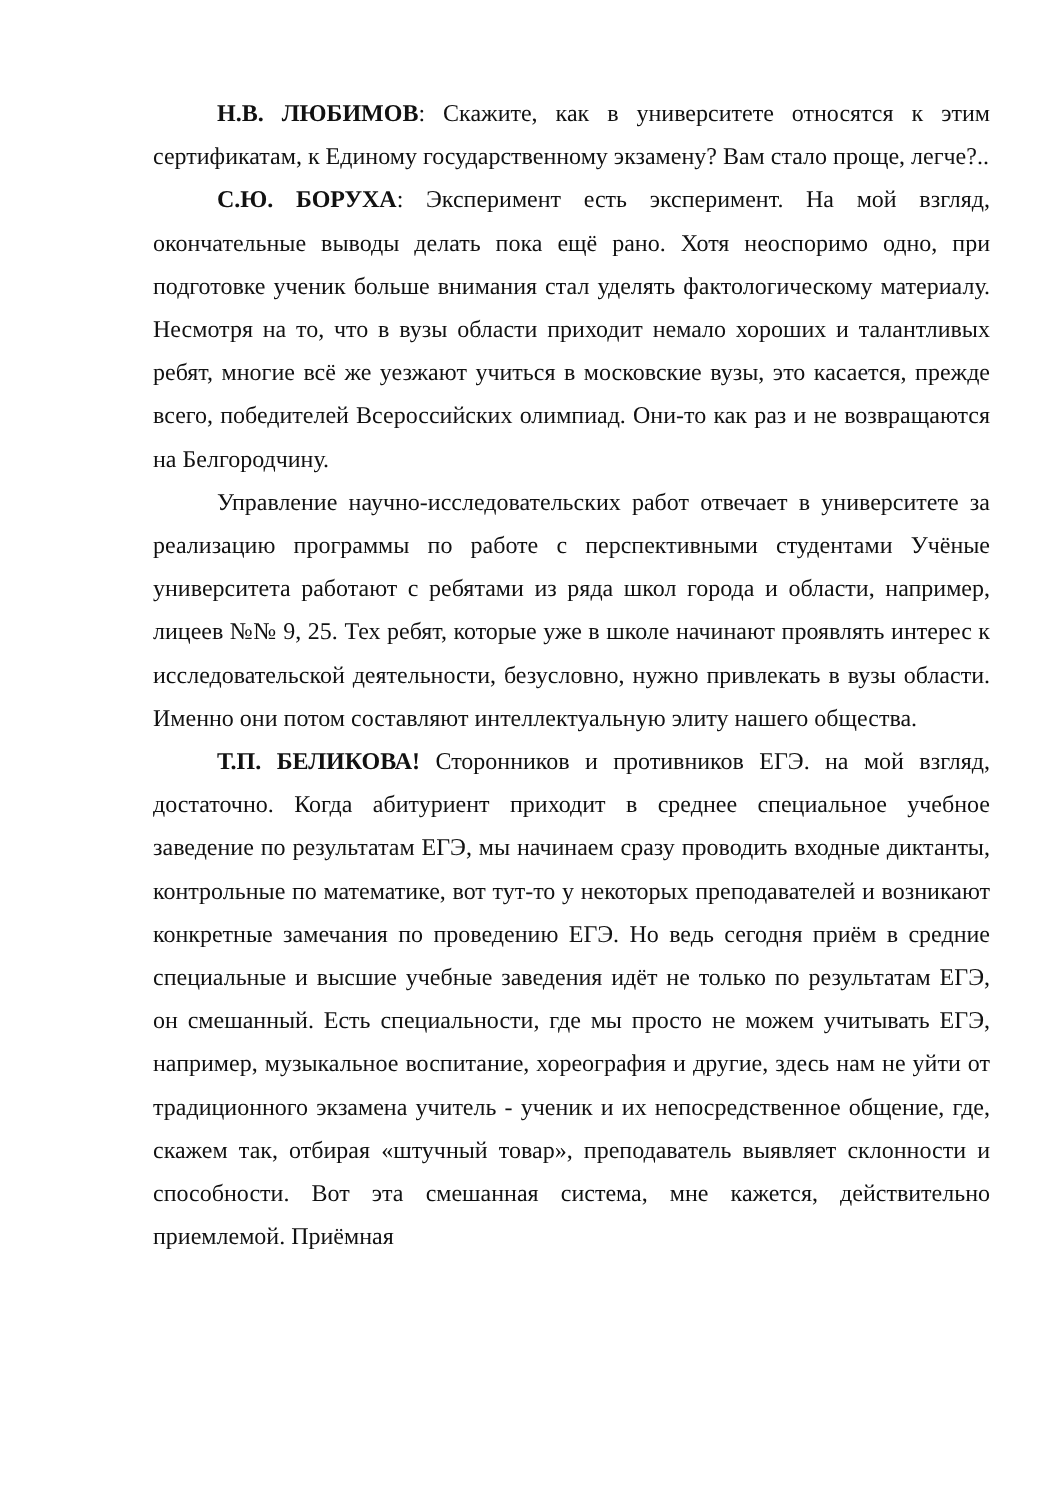Н.В. ЛЮБИМОВ: Скажите, как в университете относятся к этим сертификатам, к Единому государственному экзамену? Вам стало проще, легче?..
С.Ю. БОРУХА: Эксперимент есть эксперимент. На мой взгляд, окончательные выводы делать пока ещё рано. Хотя неоспоримо одно, при подготовке ученик больше внимания стал уделять фактологическому материалу. Несмотря на то, что в вузы области приходит немало хороших и талантливых ребят, многие всё же уезжают учиться в московские вузы, это касается, прежде всего, победителей Всероссийских олимпиад. Они-то как раз и не возвращаются на Белгородчину.
Управление научно-исследовательских работ отвечает в университете за реализацию программы по работе с перспективными студентами Учёные университета работают с ребятами из ряда школ города и области, например, лицеев №№ 9, 25. Тех ребят, которые уже в школе начинают проявлять интерес к исследовательской деятельности, безусловно, нужно привлекать в вузы области. Именно они потом составляют интеллектуальную элиту нашего общества.
Т.П. БЕЛИКОВА! Сторонников и противников ЕГЭ. на мой взгляд, достаточно. Когда абитуриент приходит в среднее специальное учебное заведение по результатам ЕГЭ, мы начинаем сразу проводить входные диктанты, контрольные по математике, вот тут-то у некоторых преподавателей и возникают конкретные замечания по проведению ЕГЭ. Но ведь сегодня приём в средние специальные и высшие учебные заведения идёт не только по результатам ЕГЭ, он смешанный. Есть специальности, где мы просто не можем учитывать ЕГЭ, например, музыкальное воспитание, хореография и другие, здесь нам не уйти от традиционного экзамена учитель - ученик и их непосредственное общение, где, скажем так, отбирая «штучный товар», преподаватель выявляет склонности и способности. Вот эта смешанная система, мне кажется, действительно приемлемой. Приёмная